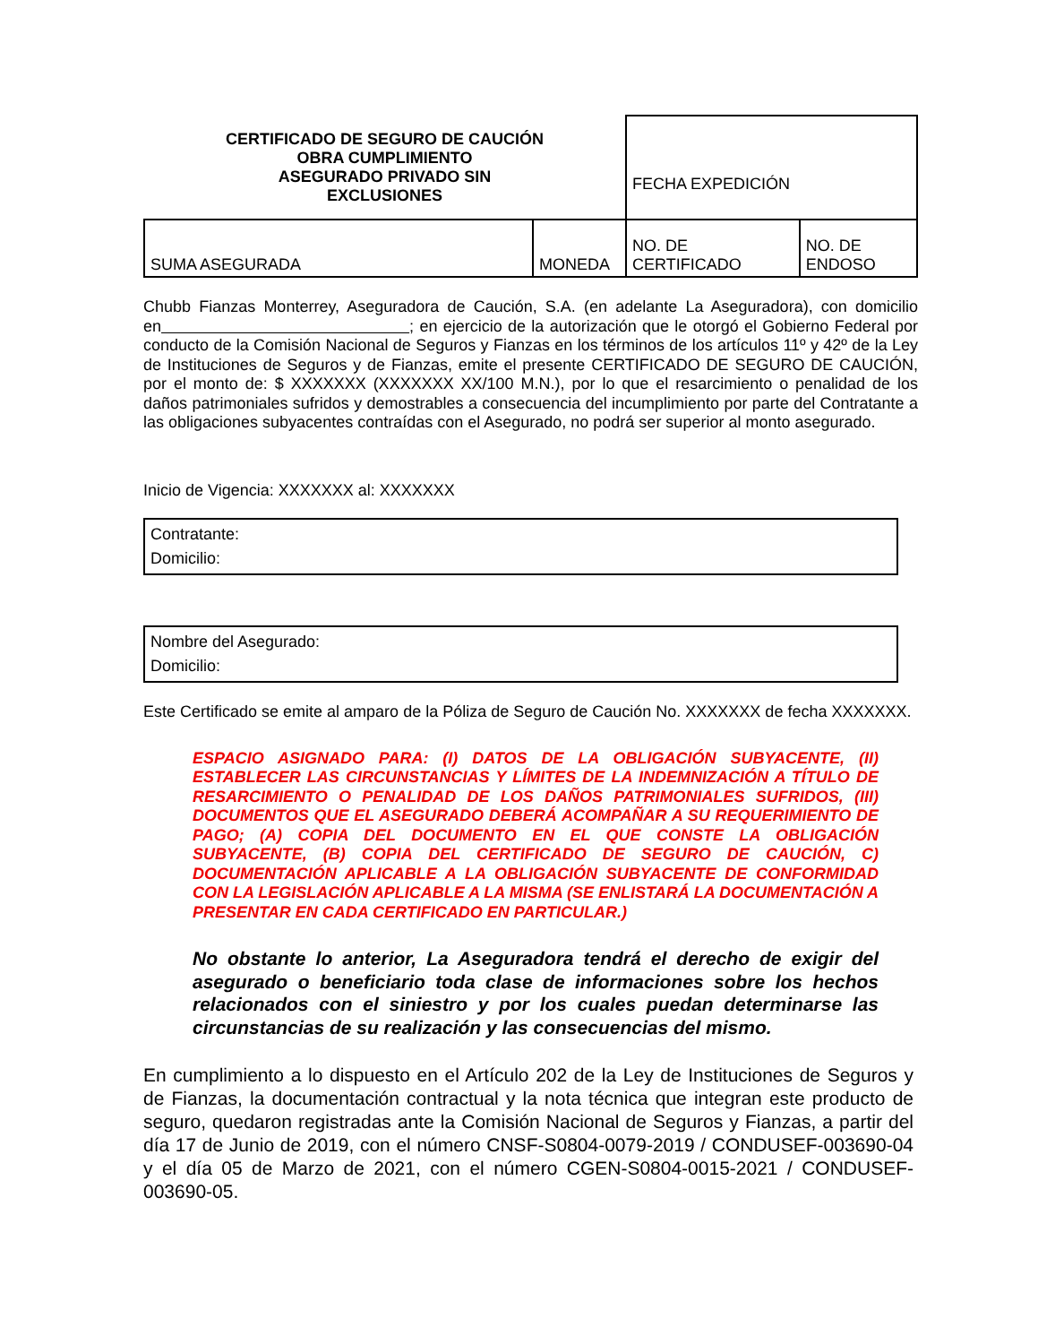| CERTIFICADO DE SEGURO DE CAUCIÓN OBRA CUMPLIMIENTO ASEGURADO PRIVADO SIN EXCLUSIONES | | FECHA EXPEDICIÓN | |
| SUMA ASEGURADA | MONEDA | NO. DE CERTIFICADO | NO. DE ENDOSO |
Chubb Fianzas Monterrey, Aseguradora de Caución, S.A. (en adelante La Aseguradora), con domicilio en ; en ejercicio de la autorización que le otorgó el Gobierno Federal por conducto de la Comisión Nacional de Seguros y Fianzas en los términos de los artículos 11º y 42º de la Ley de Instituciones de Seguros y de Fianzas, emite el presente CERTIFICADO DE SEGURO DE CAUCIÓN, por el monto de: $ XXXXXXX (XXXXXXX XX/100 M.N.), por lo que el resarcimiento o penalidad de los daños patrimoniales sufridos y demostrables a consecuencia del incumplimiento por parte del Contratante a las obligaciones subyacentes contraídas con el Asegurado, no podrá ser superior al monto asegurado.
Inicio de Vigencia: XXXXXXX al: XXXXXXX
Contratante:
Domicilio:
Nombre del Asegurado:
Domicilio:
Este Certificado se emite al amparo de la Póliza de Seguro de Caución No. XXXXXXX de fecha XXXXXXX.
ESPACIO ASIGNADO PARA: (I) DATOS DE LA OBLIGACIÓN SUBYACENTE, (II) ESTABLECER LAS CIRCUNSTANCIAS Y LÍMITES DE LA INDEMNIZACIÓN A TÍTULO DE RESARCIMIENTO O PENALIDAD DE LOS DAÑOS PATRIMONIALES SUFRIDOS, (III) DOCUMENTOS QUE EL ASEGURADO DEBERÁ ACOMPAÑAR A SU REQUERIMIENTO DE PAGO; (A) COPIA DEL DOCUMENTO EN EL QUE CONSTE LA OBLIGACIÓN SUBYACENTE, (B) COPIA DEL CERTIFICADO DE SEGURO DE CAUCIÓN, C) DOCUMENTACIÓN APLICABLE A LA OBLIGACIÓN SUBYACENTE DE CONFORMIDAD CON LA LEGISLACIÓN APLICABLE A LA MISMA (SE ENLISTARÁ LA DOCUMENTACIÓN A PRESENTAR EN CADA CERTIFICADO EN PARTICULAR.)
No obstante lo anterior, La Aseguradora tendrá el derecho de exigir del asegurado o beneficiario toda clase de informaciones sobre los hechos relacionados con el siniestro y por los cuales puedan determinarse las circunstancias de su realización y las consecuencias del mismo.
En cumplimiento a lo dispuesto en el Artículo 202 de la Ley de Instituciones de Seguros y de Fianzas, la documentación contractual y la nota técnica que integran este producto de seguro, quedaron registradas ante la Comisión Nacional de Seguros y Fianzas, a partir del día 17 de Junio de 2019, con el número CNSF-S0804-0079-2019 / CONDUSEF-003690-04 y el día 05 de Marzo de 2021, con el número CGEN-S0804-0015-2021 / CONDUSEF-003690-05.